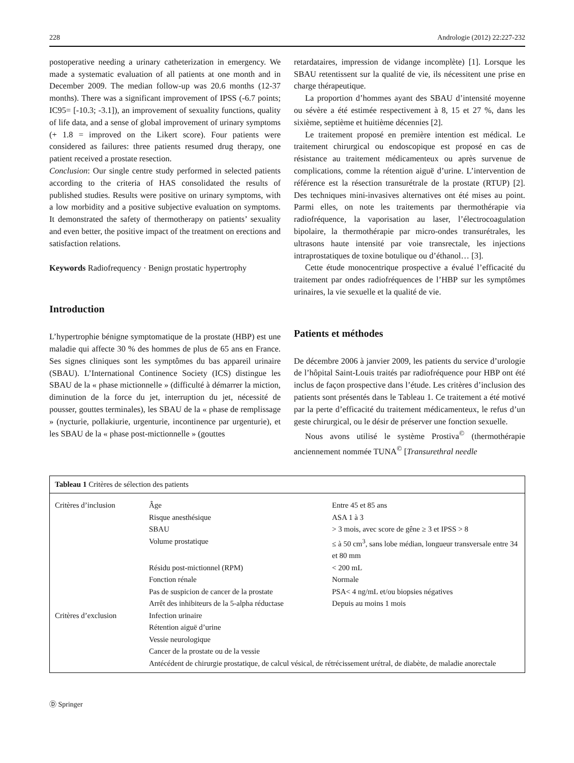228 Andrologie (2012) 22:227-232
postoperative needing a urinary catheterization in emergency. We made a systematic evaluation of all patients at one month and in December 2009. The median follow-up was 20.6 months (12-37 months). There was a significant improvement of IPSS (-6.7 points; IC95= [-10.3; -3.1]), an improvement of sexuality functions, quality of life data, and a sense of global improvement of urinary symptoms (+ 1.8 = improved on the Likert score). Four patients were considered as failures: three patients resumed drug therapy, one patient received a prostate resection.
Conclusion: Our single centre study performed in selected patients according to the criteria of HAS consolidated the results of published studies. Results were positive on urinary symptoms, with a low morbidity and a positive subjective evaluation on symptoms. It demonstrated the safety of thermotherapy on patients’ sexuality and even better, the positive impact of the treatment on erections and satisfaction relations.
Keywords Radiofrequency · Benign prostatic hypertrophy
Introduction
L’hypertrophie bénigne symptomatique de la prostate (HBP) est une maladie qui affecte 30 % des hommes de plus de 65 ans en France. Ses signes cliniques sont les symptômes du bas appareil urinaire (SBAU). L’International Continence Society (ICS) distingue les SBAU de la « phase mictionnelle » (difficulté à démarrer la miction, diminution de la force du jet, interruption du jet, nécessité de pousser, gouttes terminales), les SBAU de la « phase de remplissage » (nycturie, pollakiurie, urgenturie, incontinence par urgenturie), et les SBAU de la « phase post-mictionnelle » (gouttes
retardataires, impression de vidange incomplète) [1]. Lorsque les SBAU retentissent sur la qualité de vie, ils nécessitent une prise en charge thérapeutique.
La proportion d’hommes ayant des SBAU d’intensité moyenne ou sévère a été estimée respectivement à 8, 15 et 27 %, dans les sixième, septième et huitième décennies [2].
Le traitement proposé en première intention est médical. Le traitement chirurgical ou endoscopique est proposé en cas de résistance au traitement médicamenteux ou après survenue de complications, comme la rétention aiguë d’urine. L’intervention de référence est la résection transurétrale de la prostate (RTUP) [2]. Des techniques mini-invasives alternatives ont été mises au point. Parmi elles, on note les traitements par thermothérapie via radiofréquence, la vaporisation au laser, l’électrocoagulation bipolaire, la thermothérapie par micro-ondes transurétrales, les ultrasons haute intensité par voie transrectale, les injections intraprostatiques de toxine botulique ou d’éthanol… [3].
Cette étude monocentrique prospective a évalué l’efficacité du traitement par ondes radiofréquences de l’HBP sur les symptômes urinaires, la vie sexuelle et la qualité de vie.
Patients et méthodes
De décembre 2006 à janvier 2009, les patients du service d’urologie de l’hôpital Saint-Louis traités par radiofréquence pour HBP ont été inclus de façon prospective dans l’étude. Les critères d’inclusion des patients sont présentés dans le Tableau 1. Ce traitement a été motivé par la perte d’efficacité du traitement médicamenteux, le refus d’un geste chirurgical, ou le désir de préserver une fonction sexuelle.
Nous avons utilisé le système Prostiva<sup>©</sup> (thermothérapie anciennement nommée TUNA<sup>©</sup> [Transurethral needle
| Tableau 1 Critères de sélection des patients | | |
| --- | --- | --- |
| Critères d’inclusion | Âge | Entre 45 et 85 ans |
| | Risque anesthésique | ASA 1 à 3 |
| | SBAU | > 3 mois, avec score de gêne ≥ 3 et IPSS > 8 |
| | Volume prostatique | ≤ à 50 cm<sup>3</sup>, sans lobe médian, longueur transversale entre 34 et 80 mm |
| | Résidu post-mictionnel (RPM) | < 200 mL |
| | Fonction rénale | Normale |
| | Pas de suspicion de cancer de la prostate | PSA< 4 ng/mL et/ou biopsies négatives |
| | Arrêt des inhibiteurs de la 5-alpha réductase | Depuis au moins 1 mois |
| Critères d’exclusion | Infection urinaire | |
| | Rétention aiguë d’urine | |
| | Vessie neurologique | |
| | Cancer de la prostate ou de la vessie | |
| | Antécédent de chirurgie prostatique, de calcul vésical, de rétrécissement urétral, de diabète, de maladie anorectale | |
Ⓓ Springer